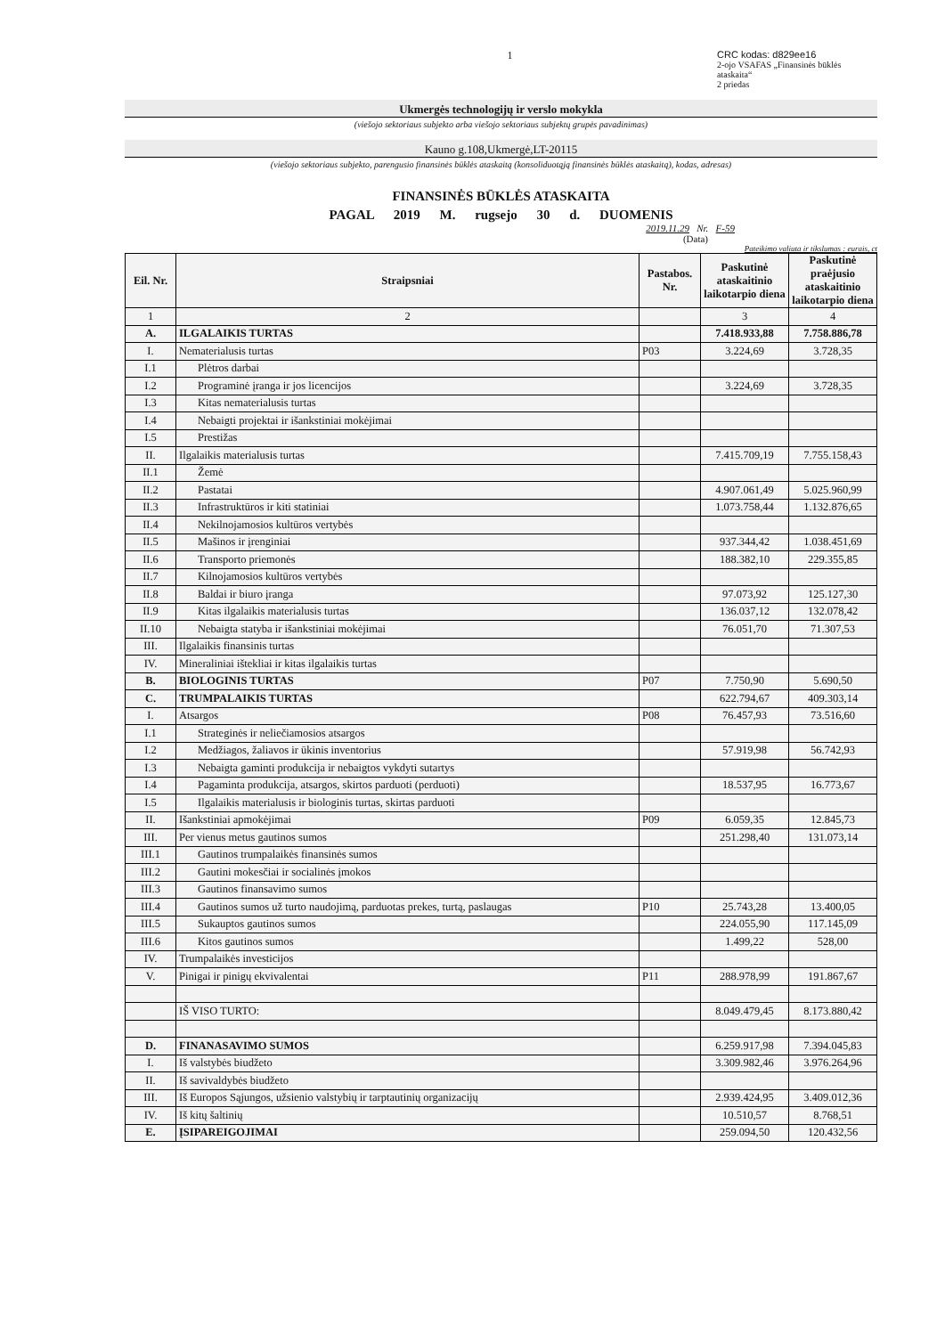1 CRC kodas: d829ee16
2-ojo VSAFAS „Finansinės būklės ataskaita“
2 priedas
Ukmergės technologijų ir verslo mokykla
(viešojo sektoriaus subjekto arba viešojo sektoriaus subjektų grupės pavadinimas)
Kauno g.108,Ukmergė,LT-20115
(viešojo sektoriaus subjekto, parengusio finansinės būklės ataskaitą (konsoliduotąją finansinės būklės ataskaitą), kodas, adresas)
FINANSINĖS BŪKLĖS ATASKAITA
PAGAL 2019 M. rugsejo 30 d. DUOMENIS
2019.11.29 Nr. F-59
(Data)
Pateikimo valiuta ir tikslumas : eurais, ct
| Eil. Nr. | Straipsniai | Pastabos. Nr. | Paskutinė ataskaitinio laikotarpio diena | Paskutinė praėjusio ataskaitinio laikotarpio diena |
| --- | --- | --- | --- | --- |
| 1 | 2 | | 3 | 4 |
| A. | ILGALAIKIS TURTAS | | 7.418.933,88 | 7.758.886,78 |
| I. | Nematerialusis turtas | P03 | 3.224,69 | 3.728,35 |
| I.1 | Plėtros darbai | | | |
| I.2 | Programinė įranga ir jos licencijos | | 3.224,69 | 3.728,35 |
| I.3 | Kitas nematerialusis turtas | | | |
| I.4 | Nebaigti projektai ir išankstiniai mokėjimai | | | |
| I.5 | Prestižas | | | |
| II. | Ilgalaikis materialusis turtas | | 7.415.709,19 | 7.755.158,43 |
| II.1 | Žemė | | | |
| II.2 | Pastatai | | 4.907.061,49 | 5.025.960,99 |
| II.3 | Infrastruktūros ir kiti statiniai | | 1.073.758,44 | 1.132.876,65 |
| II.4 | Nekilnojamosios kultūros vertybės | | | |
| II.5 | Mašinos ir įrenginiai | | 937.344,42 | 1.038.451,69 |
| II.6 | Transporto priemonės | | 188.382,10 | 229.355,85 |
| II.7 | Kilnojamosios kultūros vertybės | | | |
| II.8 | Baldai ir biuro įranga | | 97.073,92 | 125.127,30 |
| II.9 | Kitas ilgalaikis materialusis turtas | | 136.037,12 | 132.078,42 |
| II.10 | Nebaigta statyba ir išankstiniai mokėjimai | | 76.051,70 | 71.307,53 |
| III. | Ilgalaikis finansinis turtas | | | |
| IV. | Mineraliniai ištekliai ir kitas ilgalaikis turtas | | | |
| B. | BIOLOGINIS TURTAS | P07 | 7.750,90 | 5.690,50 |
| C. | TRUMPALAIKIS TURTAS | | 622.794,67 | 409.303,14 |
| I. | Atsargos | P08 | 76.457,93 | 73.516,60 |
| I.1 | Strateginės ir neliečiamosios atsargos | | | |
| I.2 | Medžiagos, žaliavos ir ūkinis inventorius | | 57.919,98 | 56.742,93 |
| I.3 | Nebaigta gaminti produkcija ir nebaigtos vykdyti sutartys | | | |
| I.4 | Pagaminta produkcija, atsargos, skirtos parduoti (perduoti) | | 18.537,95 | 16.773,67 |
| I.5 | Ilgalaikis materialusis ir biologinis turtas, skirtas parduoti | | | |
| II. | Išankstiniai apmokėjimai | P09 | 6.059,35 | 12.845,73 |
| III. | Per vienus metus gautinos sumos | | 251.298,40 | 131.073,14 |
| III.1 | Gautinos trumpalaikės finansinės sumos | | | |
| III.2 | Gautini mokesčiai ir socialinės įmokos | | | |
| III.3 | Gautinos finansavimo sumos | | | |
| III.4 | Gautinos sumos už turto naudojimą, parduotas prekes, turtą, paslaugas | P10 | 25.743,28 | 13.400,05 |
| III.5 | Sukauptos gautinos sumos | | 224.055,90 | 117.145,09 |
| III.6 | Kitos gautinos sumos | | 1.499,22 | 528,00 |
| IV. | Trumpalaikės investicijos | | | |
| V. | Pinigai ir pinigų ekvivalentai | P11 | 288.978,99 | 191.867,67 |
| | IŠ VISO TURTO: | | 8.049.479,45 | 8.173.880,42 |
| D. | FINANASAVIMO SUMOS | | 6.259.917,98 | 7.394.045,83 |
| I. | Iš valstybės biudžeto | | 3.309.982,46 | 3.976.264,96 |
| II. | Iš savivaldybės biudžeto | | | |
| III. | Iš Europos Sąjungos, užsienio valstybių ir tarptautinių organizacijų | | 2.939.424,95 | 3.409.012,36 |
| IV. | Iš kitų šaltinių | | 10.510,57 | 8.768,51 |
| E. | ĮSIPAREIGOJIMAI | | 259.094,50 | 120.432,56 |